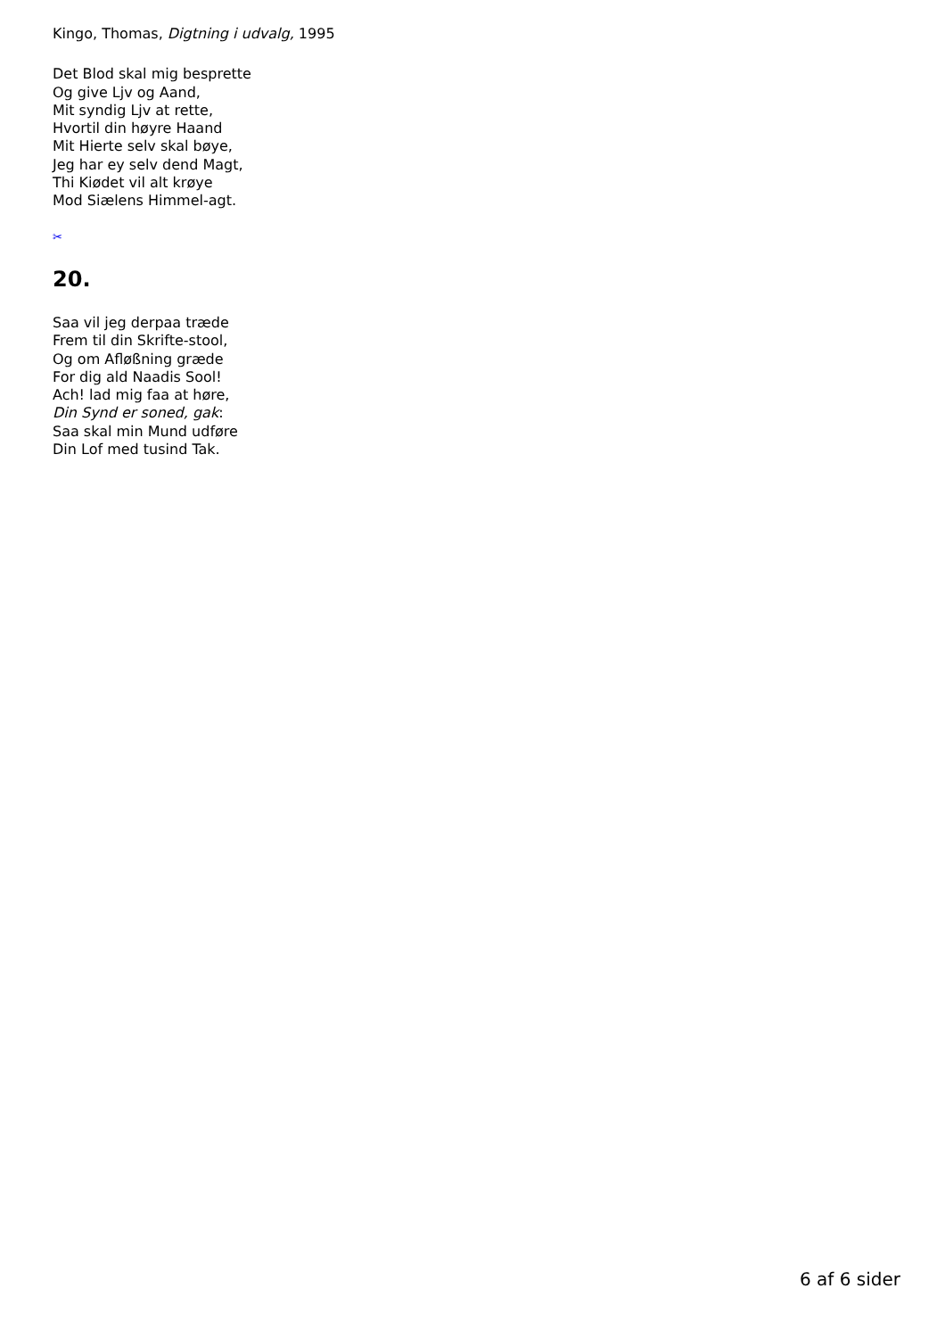Kingo, Thomas, Digtning i udvalg, 1995
Det Blod skal mig besprette
Og give Ljv og Aand,
Mit syndig Ljv at rette,
Hvortil din høyre Haand
Mit Hierte selv skal bøye,
Jeg har ey selv dend Magt,
Thi Kiødet vil alt krøye
Mod Siælens Himmel-agt.
✂
20.
Saa vil jeg derpaa træde
Frem til din Skrifte-stool,
Og om Afløßning græde
For dig ald Naadis Sool!
Ach! lad mig faa at høre,
Din Synd er soned, gak:
Saa skal min Mund udføre
Din Lof med tusind Tak.
6 af 6 sider